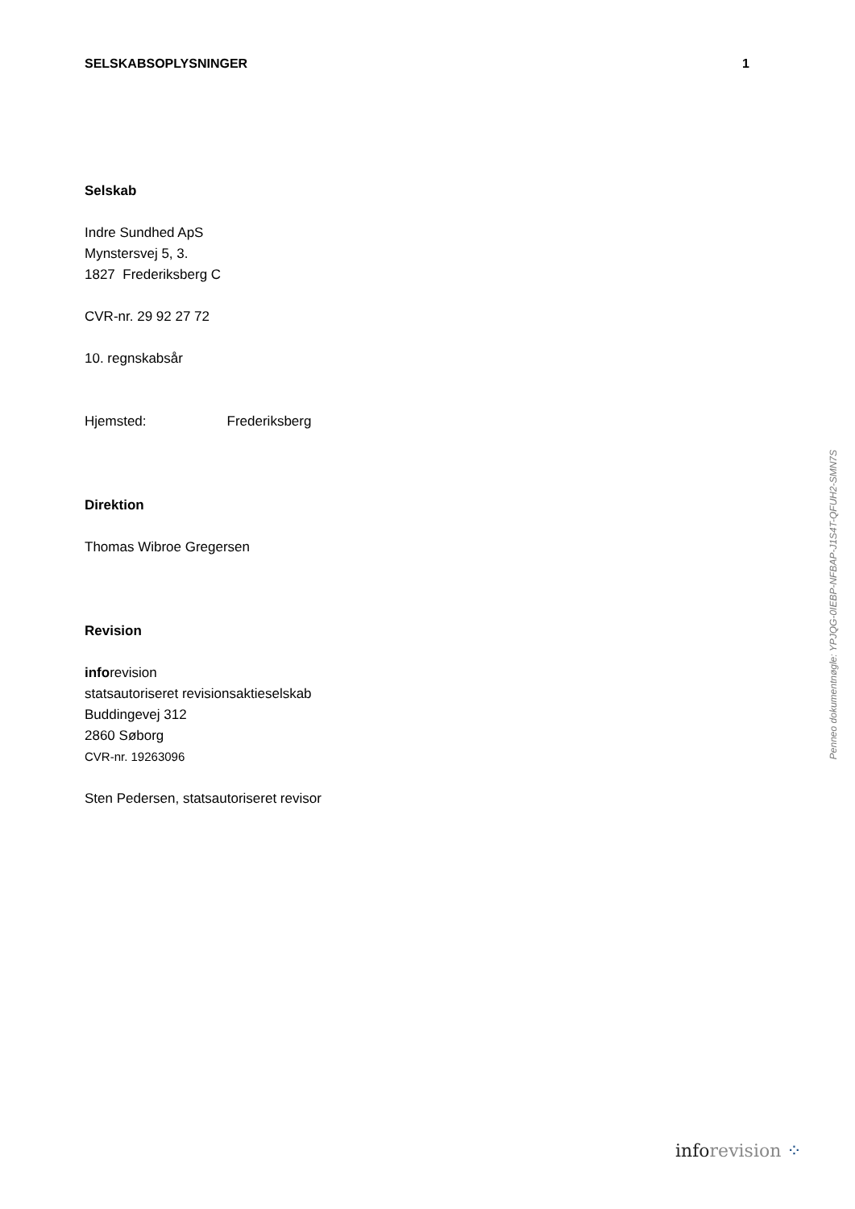SELSKABSOPLYSNINGER 1
Selskab
Indre Sundhed ApS
Mynstersvej 5, 3.
1827 Frederiksberg C
CVR-nr. 29 92 27 72
10. regnskabsår
Hjemsted: Frederiksberg
Direktion
Thomas Wibroe Gregersen
Revision
inforevision
statsautoriseret revisionsaktieselskab
Buddingevej 312
2860 Søborg
CVR-nr. 19263096
Sten Pedersen, statsautoriseret revisor
Penneo dokumentnøgle: YPJQG-0IEBP-NFBAP-J1S4T-QFUH2-SMN7S
info revision ⁘